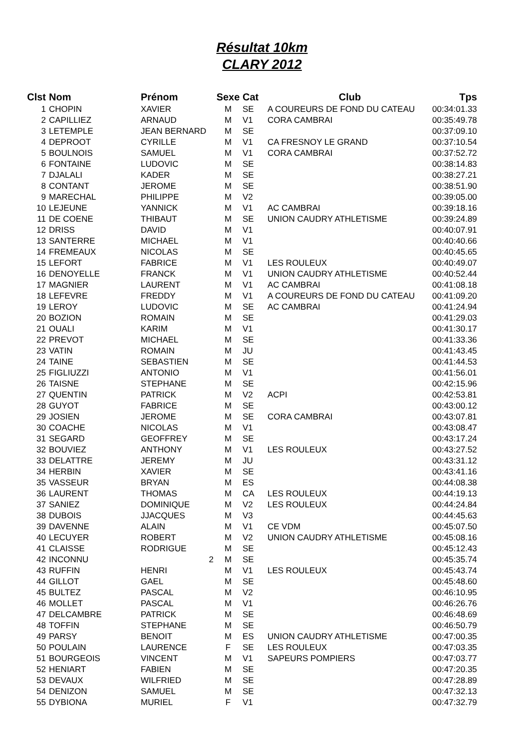Résultat 10km
CLARY 2012
| Clst | Nom | Prénom | Sexe | Cat | Club | Tps |
| --- | --- | --- | --- | --- | --- | --- |
| 1 | CHOPIN | XAVIER | M | SE | A COUREURS DE FOND DU CATEAU | 00:34:01.33 |
| 2 | CAPILLIEZ | ARNAUD | M | V1 | CORA CAMBRAI | 00:35:49.78 |
| 3 | LETEMPLE | JEAN BERNARD | M | SE | | 00:37:09.10 |
| 4 | DEPROOT | CYRILLE | M | V1 | CA FRESNOY LE GRAND | 00:37:10.54 |
| 5 | BOULNOIS | SAMUEL | M | V1 | CORA CAMBRAI | 00:37:52.72 |
| 6 | FONTAINE | LUDOVIC | M | SE | | 00:38:14.83 |
| 7 | DJALALI | KADER | M | SE | | 00:38:27.21 |
| 8 | CONTANT | JEROME | M | SE | | 00:38:51.90 |
| 9 | MARECHAL | PHILIPPE | M | V2 | | 00:39:05.00 |
| 10 | LEJEUNE | YANNICK | M | V1 | AC CAMBRAI | 00:39:18.16 |
| 11 | DE COENE | THIBAUT | M | SE | UNION CAUDRY ATHLETISME | 00:39:24.89 |
| 12 | DRISS | DAVID | M | V1 | | 00:40:07.91 |
| 13 | SANTERRE | MICHAEL | M | V1 | | 00:40:40.66 |
| 14 | FREMEAUX | NICOLAS | M | SE | | 00:40:45.65 |
| 15 | LEFORT | FABRICE | M | V1 | LES ROULEUX | 00:40:49.07 |
| 16 | DENOYELLE | FRANCK | M | V1 | UNION CAUDRY ATHLETISME | 00:40:52.44 |
| 17 | MAGNIER | LAURENT | M | V1 | AC CAMBRAI | 00:41:08.18 |
| 18 | LEFEVRE | FREDDY | M | V1 | A COUREURS DE FOND DU CATEAU | 00:41:09.20 |
| 19 | LEROY | LUDOVIC | M | SE | AC CAMBRAI | 00:41:24.94 |
| 20 | BOZION | ROMAIN | M | SE | | 00:41:29.03 |
| 21 | OUALI | KARIM | M | V1 | | 00:41:30.17 |
| 22 | PREVOT | MICHAEL | M | SE | | 00:41:33.36 |
| 23 | VATIN | ROMAIN | M | JU | | 00:41:43.45 |
| 24 | TAINE | SEBASTIEN | M | SE | | 00:41:44.53 |
| 25 | FIGLIUZZI | ANTONIO | M | V1 | | 00:41:56.01 |
| 26 | TAISNE | STEPHANE | M | SE | | 00:42:15.96 |
| 27 | QUENTIN | PATRICK | M | V2 | ACPI | 00:42:53.81 |
| 28 | GUYOT | FABRICE | M | SE | | 00:43:00.12 |
| 29 | JOSIEN | JEROME | M | SE | CORA CAMBRAI | 00:43:07.81 |
| 30 | COACHE | NICOLAS | M | V1 | | 00:43:08.47 |
| 31 | SEGARD | GEOFFREY | M | SE | | 00:43:17.24 |
| 32 | BOUVIEZ | ANTHONY | M | V1 | LES ROULEUX | 00:43:27.52 |
| 33 | DELATTRE | JEREMY | M | JU | | 00:43:31.12 |
| 34 | HERBIN | XAVIER | M | SE | | 00:43:41.16 |
| 35 | VASSEUR | BRYAN | M | ES | | 00:44:08.38 |
| 36 | LAURENT | THOMAS | M | CA | LES ROULEUX | 00:44:19.13 |
| 37 | SANIEZ | DOMINIQUE | M | V2 | LES ROULEUX | 00:44:24.84 |
| 38 | DUBOIS | JJACQUES | M | V3 | | 00:44:45.63 |
| 39 | DAVENNE | ALAIN | M | V1 | CE VDM | 00:45:07.50 |
| 40 | LECUYER | ROBERT | M | V2 | UNION CAUDRY ATHLETISME | 00:45:08.16 |
| 41 | CLAISSE | RODRIGUE | M | SE | | 00:45:12.43 |
| 42 | INCONNU | 2 | M | SE | | 00:45:35.74 |
| 43 | RUFFIN | HENRI | M | V1 | LES ROULEUX | 00:45:43.74 |
| 44 | GILLOT | GAEL | M | SE | | 00:45:48.60 |
| 45 | BULTEZ | PASCAL | M | V2 | | 00:46:10.95 |
| 46 | MOLLET | PASCAL | M | V1 | | 00:46:26.76 |
| 47 | DELCAMBRE | PATRICK | M | SE | | 00:46:48.69 |
| 48 | TOFFIN | STEPHANE | M | SE | | 00:46:50.79 |
| 49 | PARSY | BENOIT | M | ES | UNION CAUDRY ATHLETISME | 00:47:00.35 |
| 50 | POULAIN | LAURENCE | F | SE | LES ROULEUX | 00:47:03.35 |
| 51 | BOURGEOIS | VINCENT | M | V1 | SAPEURS POMPIERS | 00:47:03.77 |
| 52 | HENIART | FABIEN | M | SE | | 00:47:20.35 |
| 53 | DEVAUX | WILFRIED | M | SE | | 00:47:28.89 |
| 54 | DENIZON | SAMUEL | M | SE | | 00:47:32.13 |
| 55 | DYBIONA | MURIEL | F | V1 | | 00:47:32.79 |